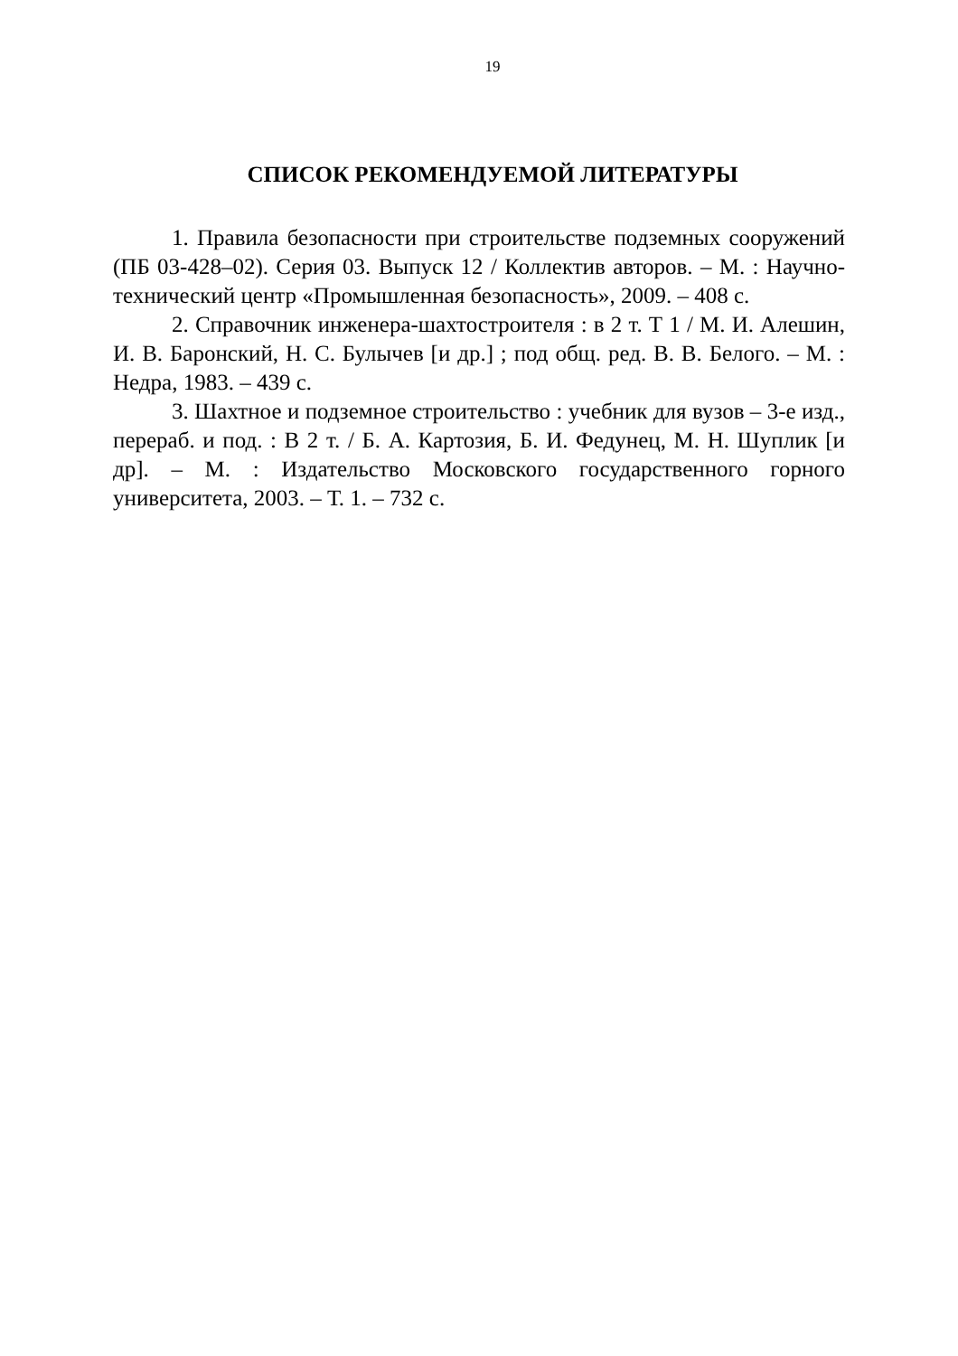19
СПИСОК РЕКОМЕНДУЕМОЙ ЛИТЕРАТУРЫ
1. Правила безопасности при строительстве подземных сооружений (ПБ 03-428–02). Серия 03. Выпуск 12 / Коллектив авторов. – М. : Научно-технический центр «Промышленная безопасность», 2009. – 408 с.
2. Справочник инженера-шахтостроителя : в 2 т. Т 1 / М. И. Алешин, И. В. Баронский, Н. С. Булычев [и др.] ; под общ. ред. В. В. Белого. – М. : Недра, 1983. – 439 с.
3. Шахтное и подземное строительство : учебник для вузов – 3-е изд., перераб. и под. : В 2 т. / Б. А. Картозия, Б. И. Федунец, М. Н. Шуплик [и др]. – М. : Издательство Московского государственного горного университета, 2003. – Т. 1. – 732 с.